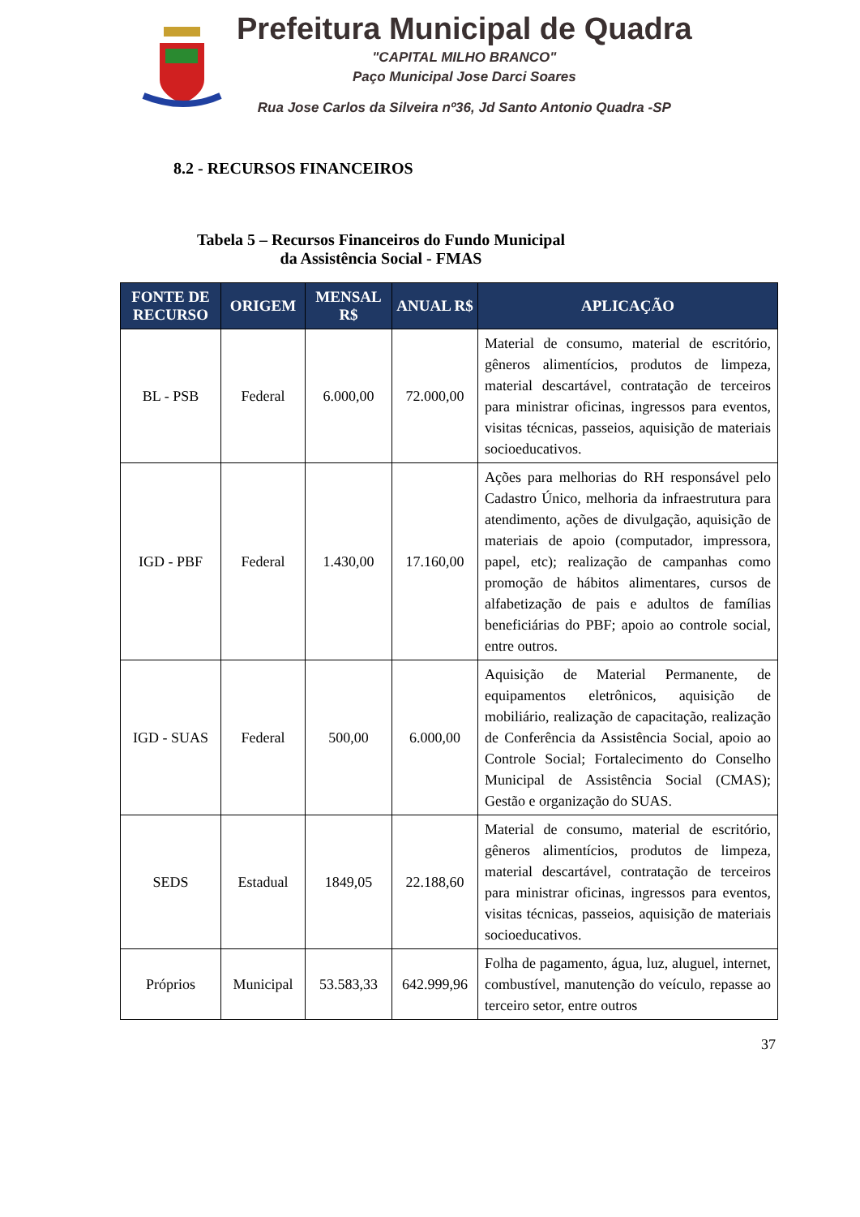Prefeitura Municipal de Quadra
"CAPITAL MILHO BRANCO"
Paço Municipal Jose Darci Soares
Rua Jose Carlos da Silveira nº36, Jd Santo Antonio Quadra -SP
8.2 - RECURSOS FINANCEIROS
Tabela 5 – Recursos Financeiros do Fundo Municipal da Assistência Social - FMAS
| FONTE DE RECURSO | ORIGEM | MENSAL R$ | ANUAL R$ | APLICAÇÃO |
| --- | --- | --- | --- | --- |
| BL - PSB | Federal | 6.000,00 | 72.000,00 | Material de consumo, material de escritório, gêneros alimentícios, produtos de limpeza, material descartável, contratação de terceiros para ministrar oficinas, ingressos para eventos, visitas técnicas, passeios, aquisição de materiais socioeducativos. |
| IGD - PBF | Federal | 1.430,00 | 17.160,00 | Ações para melhorias do RH responsável pelo Cadastro Único, melhoria da infraestrutura para atendimento, ações de divulgação, aquisição de materiais de apoio (computador, impressora, papel, etc); realização de campanhas como promoção de hábitos alimentares, cursos de alfabetização de pais e adultos de famílias beneficiárias do PBF; apoio ao controle social, entre outros. |
| IGD - SUAS | Federal | 500,00 | 6.000,00 | Aquisição de Material Permanente, de equipamentos eletrônicos, aquisição de mobiliário, realização de capacitação, realização de Conferência da Assistência Social, apoio ao Controle Social; Fortalecimento do Conselho Municipal de Assistência Social (CMAS); Gestão e organização do SUAS. |
| SEDS | Estadual | 1849,05 | 22.188,60 | Material de consumo, material de escritório, gêneros alimentícios, produtos de limpeza, material descartável, contratação de terceiros para ministrar oficinas, ingressos para eventos, visitas técnicas, passeios, aquisição de materiais socioeducativos. |
| Próprios | Municipal | 53.583,33 | 642.999,96 | Folha de pagamento, água, luz, aluguel, internet, combustível, manutenção do veículo, repasse ao terceiro setor, entre outros |
37